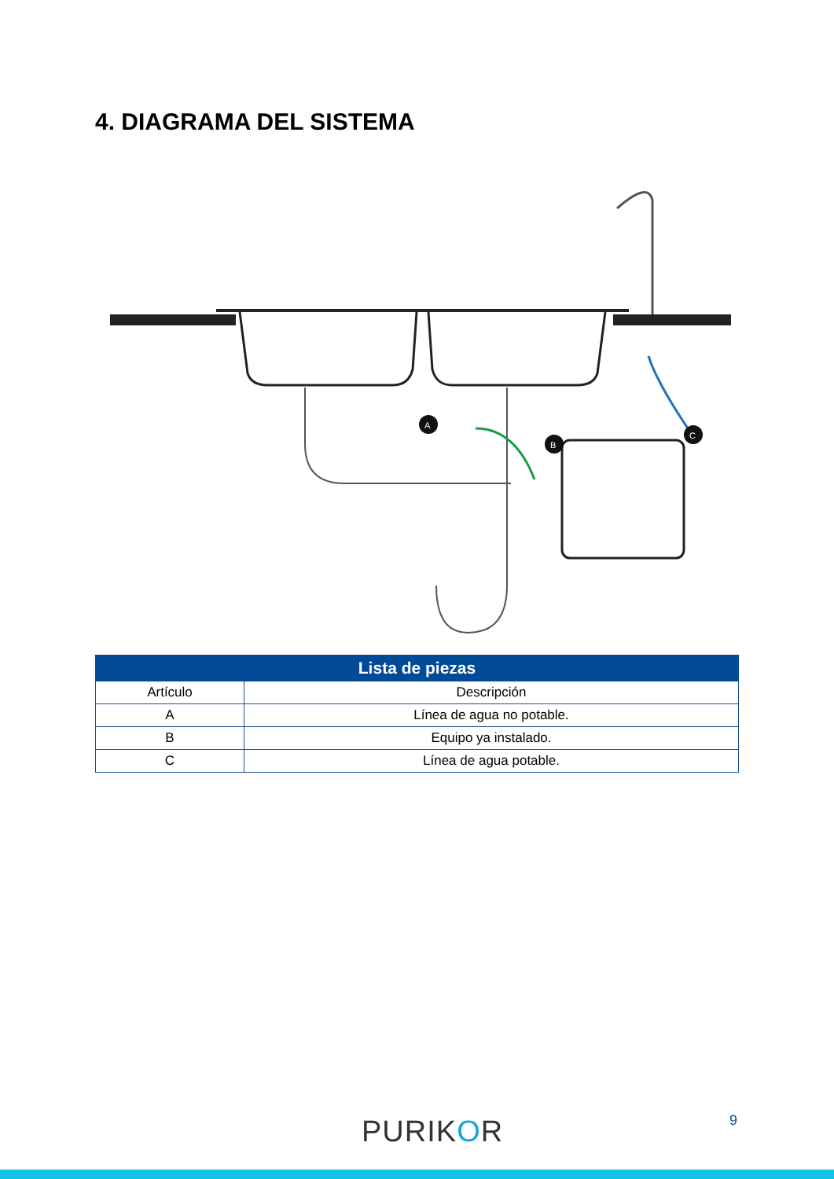4. DIAGRAMA DEL SISTEMA
A
B
C
| Lista de piezas | |
| --- | --- |
| Artículo | Descripción |
| A | Línea de agua no potable. |
| B | Equipo ya instalado. |
| C | Línea de agua potable. |
PURIKOR 9